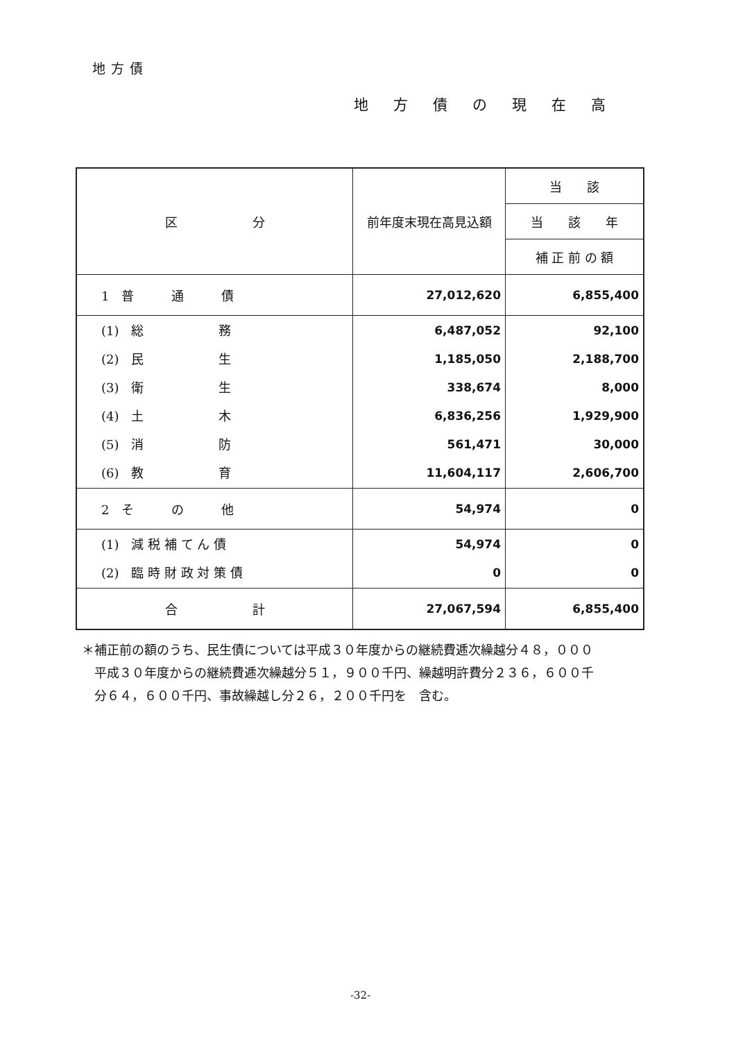地方債
地方債の現在高
| 区 分 | 前年度末現在高見込額 | 当 該 |
| --- | --- | --- |
| | | 当 該 年 |
| | | 補 正 前 の 額 |
| 1 普 通 債 | 27,012,620 | 6,855,400 |
| (1) 総 務 (2) 民 生 (3) 衛 生 (4) 土 木 (5) 消 防 (6) 教 育 | 6,487,052 1,185,050 338,674 6,836,256 561,471 11,604,117 | 92,100 2,188,700 8,000 1,929,900 30,000 2,606,700 |
| 2 そ の 他 | 54,974 | 0 |
| (1) 減 税 補 て ん 債 (2) 臨 時 財 政 対 策 債 | 54,974 0 | 0 0 |
| 合 計 | 27,067,594 | 6,855,400 |
＊補正前の額のうち、民生債については平成３０年度からの継続費逓次繰越分４８，０００
　平成３０年度からの継続費逓次繰越分５１，９００千円、繰越明許費分２３６，６００千
　分６４，６００千円、事故繰越し分２６，２００千円を　含む。
-32-